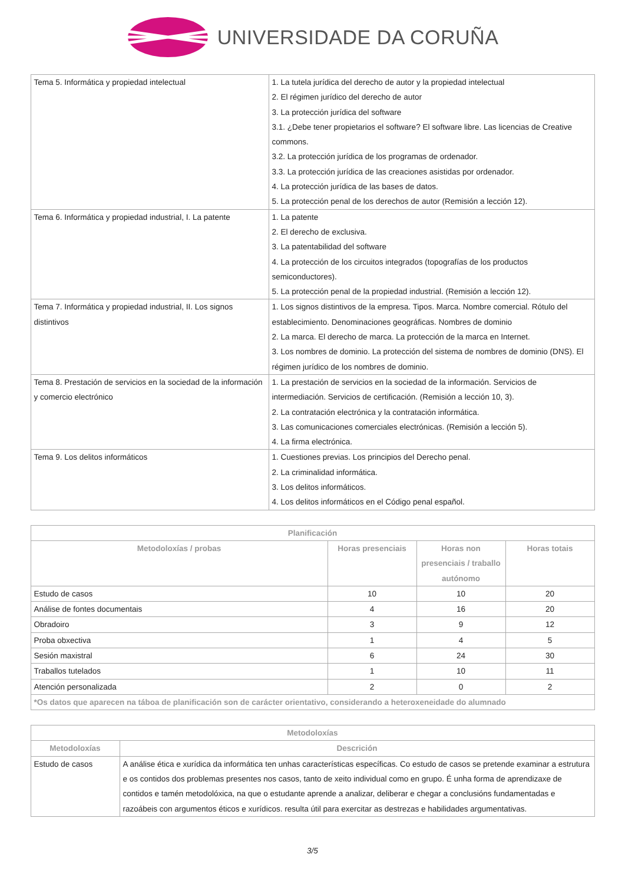UNIVERSIDADE DA CORUÑA
| Tema 5. Informática y propiedad intelectual | 1. La tutela jurídica del derecho de autor y la propiedad intelectual 2. El régimen jurídico del derecho de autor 3. La protección jurídica del software 3.1. ¿Debe tener propietarios el software? El software libre. Las licencias de Creative commons. 3.2. La protección jurídica de los programas de ordenador. 3.3. La protección jurídica de las creaciones asistidas por ordenador. 4. La protección jurídica de las bases de datos. 5. La protección penal de los derechos de autor (Remisión a lección 12). |
| Tema 6. Informática y propiedad industrial, I. La patente | 1. La patente 2. El derecho de exclusiva. 3. La patentabilidad del software 4. La protección de los circuitos integrados (topografías de los productos semiconductores). 5. La protección penal de la propiedad industrial. (Remisión a lección 12). |
| Tema 7. Informática y propiedad industrial, II. Los signos distintivos | 1. Los signos distintivos de la empresa. Tipos. Marca. Nombre comercial. Rótulo del establecimiento. Denominaciones geográficas. Nombres de dominio 2. La marca. El derecho de marca. La protección de la marca en Internet. 3. Los nombres de dominio. La protección del sistema de nombres de dominio (DNS). El régimen jurídico de los nombres de dominio. |
| Tema 8. Prestación de servicios en la sociedad de la información y comercio electrónico | 1. La prestación de servicios en la sociedad de la información. Servicios de intermediación. Servicios de certificación. (Remisión a lección 10, 3). 2. La contratación electrónica y la contratación informática. 3. Las comunicaciones comerciales electrónicas. (Remisión a lección 5). 4. La firma electrónica. |
| Tema 9. Los delitos informáticos | 1. Cuestiones previas. Los principios del Derecho penal. 2. La criminalidad informática. 3. Los delitos informáticos. 4. Los delitos informáticos en el Código penal español. |
| Planificación | | | |
| --- | --- | --- | --- |
| Metodoloxías / probas | Horas presenciais | Horas non presenciais / traballo autónomo | Horas totais |
| Estudo de casos | 10 | 10 | 20 |
| Análise de fontes documentais | 4 | 16 | 20 |
| Obradoiro | 3 | 9 | 12 |
| Proba obxectiva | 1 | 4 | 5 |
| Sesión maxistral | 6 | 24 | 30 |
| Traballos tutelados | 1 | 10 | 11 |
| Atención personalizada | 2 | 0 | 2 |
| *Os datos que aparecen na táboa de planificación son de carácter orientativo, considerando a heteroxeneidade do alumnado | | | |
| Metodoloxías | |
| --- | --- |
| Metodoloxías | Descrición |
| Estudo de casos | A análise ética e xurídica da informática ten unhas características específicas. Co estudo de casos se pretende examinar a estrutura e os contidos dos problemas presentes nos casos, tanto de xeito individual como en grupo. É unha forma de aprendizaxe de contidos e tamén metodolóxica, na que o estudante aprende a analizar, deliberar e chegar a conclusións fundamentadas e razoábeis con argumentos éticos e xurídicos. resulta útil para exercitar as destrezas e habilidades argumentativas. |
3/5